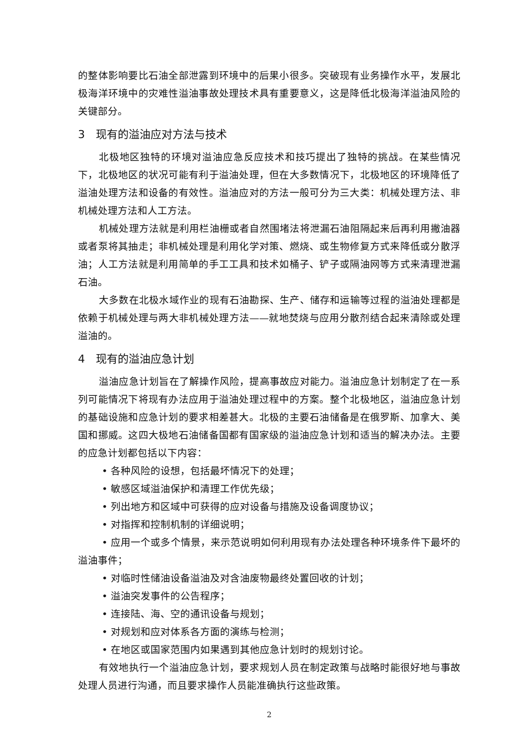的整体影响要比石油全部泄露到环境中的后果小很多。突破现有业务操作水平，发展北极海洋环境中的灾难性溢油事故处理技术具有重要意义，这是降低北极海洋溢油风险的关键部分。
3　现有的溢油应对方法与技术
北极地区独特的环境对溢油应急反应技术和技巧提出了独特的挑战。在某些情况下，北极地区的状况可能有利于溢油处理，但在大多数情况下，北极地区的环境降低了溢油处理方法和设备的有效性。溢油应对的方法一般可分为三大类：机械处理方法、非机械处理方法和人工方法。
机械处理方法就是利用栏油栅或者自然围堵法将泄漏石油阻隔起来后再利用撇油器或者泵将其抽走；非机械处理是利用化学对策、燃烧、或生物修复方式来降低或分散浮油；人工方法就是利用简单的手工工具和技术如桶子、铲子或隔油网等方式来清理泄漏石油。
大多数在北极水域作业的现有石油勘探、生产、储存和运输等过程的溢油处理都是依赖于机械处理与两大非机械处理方法——就地焚烧与应用分散剂结合起来清除或处理溢油的。
4　现有的溢油应急计划
溢油应急计划旨在了解操作风险，提高事故应对能力。溢油应急计划制定了在一系列可能情况下将现有办法应用于溢油处理过程中的方案。整个北极地区，溢油应急计划的基础设施和应急计划的要求相差甚大。北极的主要石油储备是在俄罗斯、加拿大、美国和挪威。这四大极地石油储备国都有国家级的溢油应急计划和适当的解决办法。主要的应急计划都包括以下内容：
• 各种风险的设想，包括最坏情况下的处理；
• 敏感区域溢油保护和清理工作优先级；
• 列出地方和区域中可获得的应对设备与措施及设备调度协议；
• 对指挥和控制机制的详细说明；
• 应用一个或多个情景，来示范说明如何利用现有办法处理各种环境条件下最坏的溢油事件；
• 对临时性储油设备溢油及对含油废物最终处置回收的计划；
• 溢油突发事件的公告程序；
• 连接陆、海、空的通讯设备与规划；
• 对规划和应对体系各方面的演练与检测；
• 在地区或国家范围内如果遇到其他应急计划时的规划讨论。
有效地执行一个溢油应急计划，要求规划人员在制定政策与战略时能很好地与事故处理人员进行沟通，而且要求操作人员能准确执行这些政策。
2